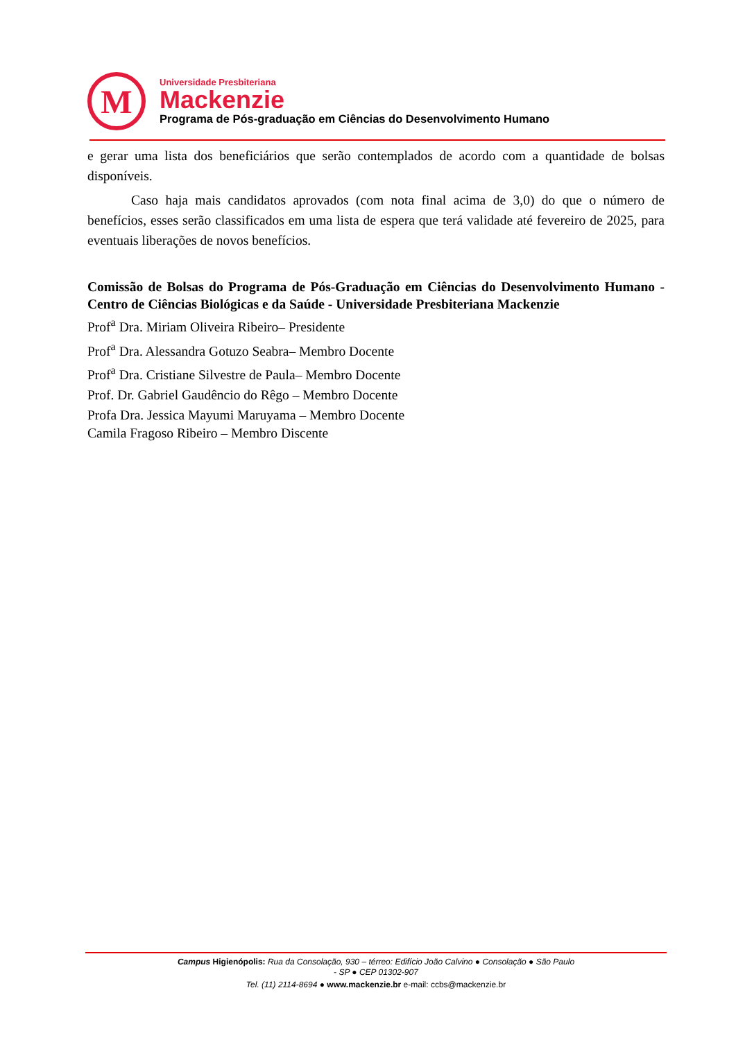M
Universidade Presbiteriana
Mackenzie
Programa de Pós-graduação em Ciências do Desenvolvimento Humano
e gerar uma lista dos beneficiários que serão contemplados de acordo com a quantidade de bolsas disponíveis.
Caso haja mais candidatos aprovados (com nota final acima de 3,0) do que o número de benefícios, esses serão classificados em uma lista de espera que terá validade até fevereiro de 2025, para eventuais liberações de novos benefícios.
Comissão de Bolsas do Programa de Pós-Graduação em Ciências do Desenvolvimento Humano - Centro de Ciências Biológicas e da Saúde - Universidade Presbiteriana Mackenzie
Prof<sup>a</sup> Dra. Miriam Oliveira Ribeiro– Presidente
Prof<sup>a</sup> Dra. Alessandra Gotuzo Seabra– Membro Docente
Prof<sup>a</sup> Dra. Cristiane Silvestre de Paula– Membro Docente
Prof. Dr. Gabriel Gaudêncio do Rêgo – Membro Docente
Profa Dra. Jessica Mayumi Maruyama – Membro Docente
Camila Fragoso Ribeiro – Membro Discente
Campus Higienópolis: Rua da Consolação, 930 – térreo: Edifício João Calvino ● Consolação ● São Paulo
- SP ● CEP 01302-907
Tel. (11) 2114-8694 ● www.mackenzie.br e-mail: ccbs@mackenzie.br